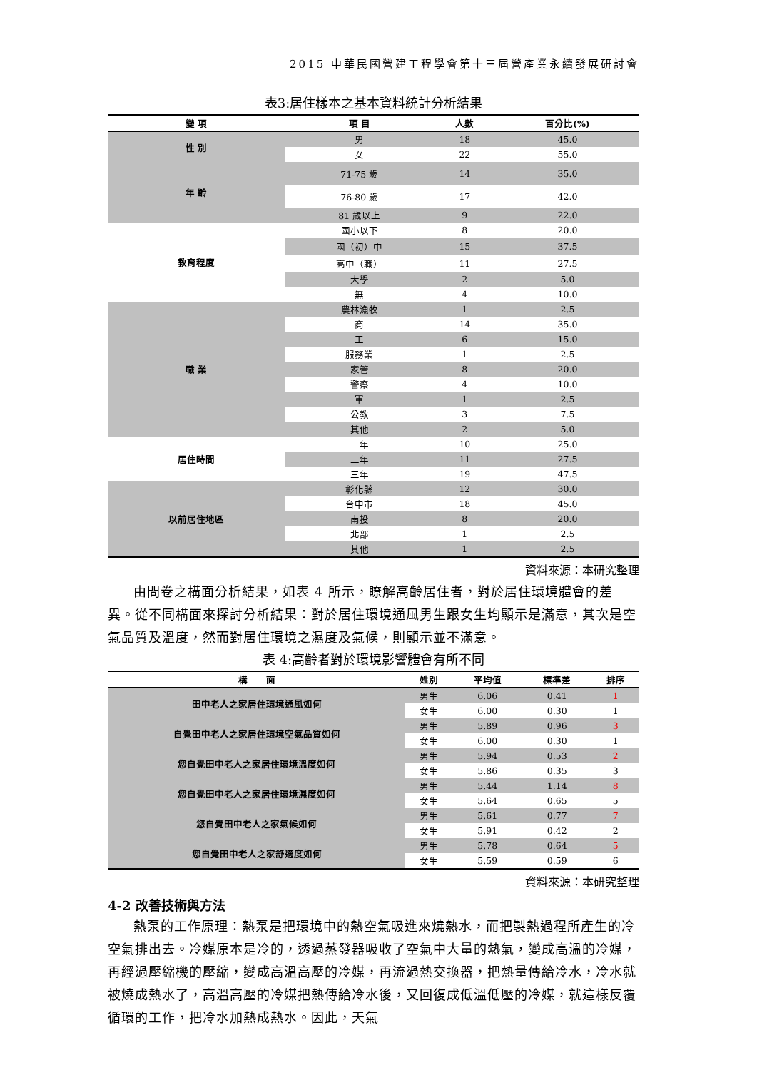2015 中華民國營建工程學會第十三屆營產業永續發展研討會
表3:居住樣本之基本資料統計分析結果
| 變 項 | 項 目 | 人數 | 百分比(%) |
| --- | --- | --- | --- |
| 性 別 | 男 | 18 | 45.0 |
| | 女 | 22 | 55.0 |
| 年 齡 | 71-75 歲 | 14 | 35.0 |
| | 76-80 歲 | 17 | 42.0 |
| | 81 歲以上 | 9 | 22.0 |
| 教育程度 | 國小以下 | 8 | 20.0 |
| | 國（初）中 | 15 | 37.5 |
| | 高中（職） | 11 | 27.5 |
| | 大學 | 2 | 5.0 |
| | 無 | 4 | 10.0 |
| 職 業 | 農林漁牧 | 1 | 2.5 |
| | 商 | 14 | 35.0 |
| | 工 | 6 | 15.0 |
| | 服務業 | 1 | 2.5 |
| | 家管 | 8 | 20.0 |
| | 警察 | 4 | 10.0 |
| | 軍 | 1 | 2.5 |
| | 公教 | 3 | 7.5 |
| | 其他 | 2 | 5.0 |
| 居住時間 | 一年 | 10 | 25.0 |
| | 二年 | 11 | 27.5 |
| | 三年 | 19 | 47.5 |
| 以前居住地區 | 彰化縣 | 12 | 30.0 |
| | 台中市 | 18 | 45.0 |
| | 南投 | 8 | 20.0 |
| | 北部 | 1 | 2.5 |
| | 其他 | 1 | 2.5 |
資料來源：本研究整理
由問卷之構面分析結果，如表 4 所示，瞭解高齡居住者，對於居住環境體會的差異。從不同構面來探討分析結果：對於居住環境通風男生跟女生均顯示是滿意，其次是空氣品質及溫度，然而對居住環境之濕度及氣候，則顯示並不滿意。
表 4:高齡者對於環境影響體會有所不同
| 構 面 | 姓別 | 平均值 | 標準差 | 排序 |
| --- | --- | --- | --- | --- |
| 田中老人之家居住環境通風如何 | 男生 | 6.06 | 0.41 | 1 |
| | 女生 | 6.00 | 0.30 | 1 |
| 自覺田中老人之家居住環境空氣品質如何 | 男生 | 5.89 | 0.96 | 3 |
| | 女生 | 6.00 | 0.30 | 1 |
| 您自覺田中老人之家居住環境溫度如何 | 男生 | 5.94 | 0.53 | 2 |
| | 女生 | 5.86 | 0.35 | 3 |
| 您自覺田中老人之家居住環境濕度如何 | 男生 | 5.44 | 1.14 | 8 |
| | 女生 | 5.64 | 0.65 | 5 |
| 您自覺田中老人之家氣候如何 | 男生 | 5.61 | 0.77 | 7 |
| | 女生 | 5.91 | 0.42 | 2 |
| 您自覺田中老人之家舒適度如何 | 男生 | 5.78 | 0.64 | 5 |
| | 女生 | 5.59 | 0.59 | 6 |
資料來源：本研究整理
4-2 改善技術與方法
熱泵的工作原理：熱泵是把環境中的熱空氣吸進來燒熱水，而把製熱過程所產生的冷空氣排出去。冷媒原本是冷的，透過蒸發器吸收了空氣中大量的熱氣，變成高溫的冷媒，再經過壓縮機的壓縮，變成高溫高壓的冷媒，再流過熱交換器，把熱量傳給冷水，冷水就被燒成熱水了，高溫高壓的冷媒把熱傳給冷水後，又回復成低溫低壓的冷媒，就這樣反覆循環的工作，把冷水加熱成熱水。因此，天氣